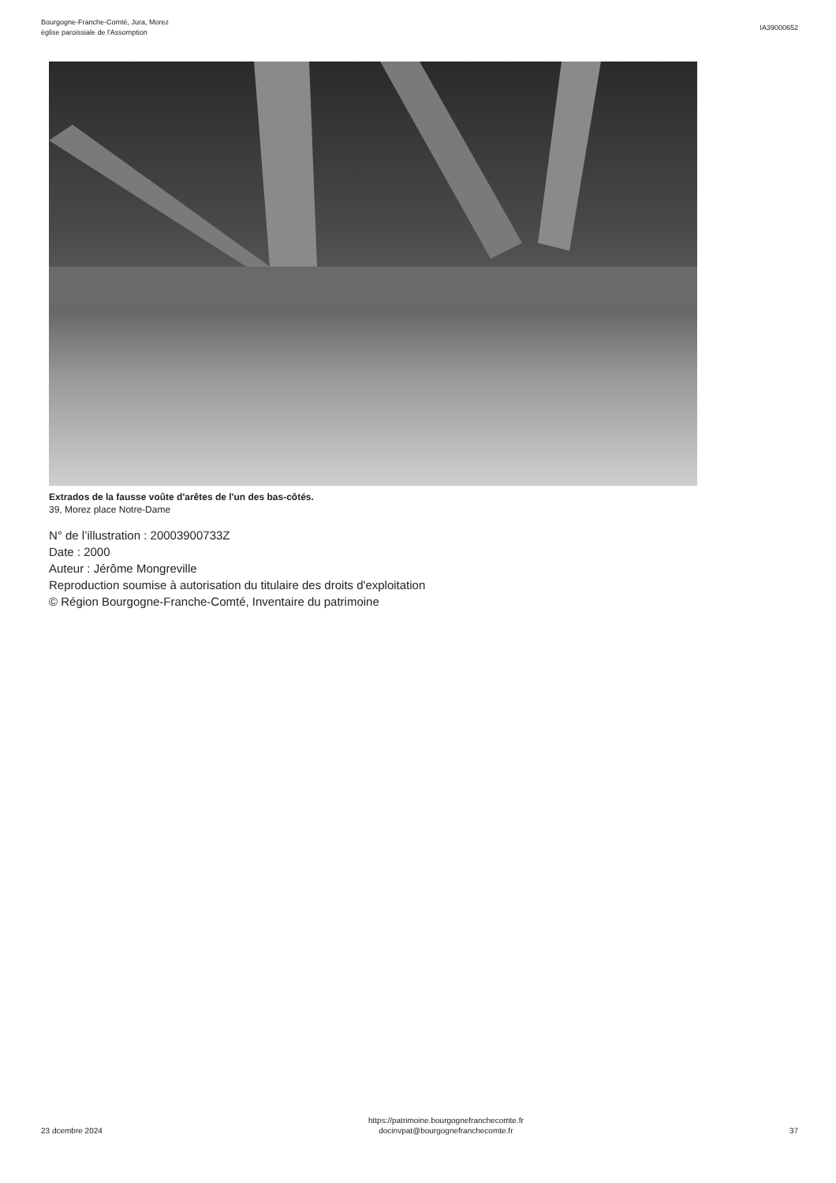Bourgogne-Franche-Comté, Jura, Morez
église paroissiale de l'Assomption
IA39000652
Extrados de la fausse voûte d'arêtes de l'un des bas-côtés.
39, Morez place Notre-Dame
N° de l’illustration : 20003900733Z
Date : 2000
Auteur : Jérôme Mongreville
Reproduction soumise à autorisation du titulaire des droits d'exploitation
© Région Bourgogne-Franche-Comté, Inventaire du patrimoine
23 dcembre 2024
https://patrimoine.bourgognefranchecomte.fr
docinvpat@bourgognefranchecomte.fr
37